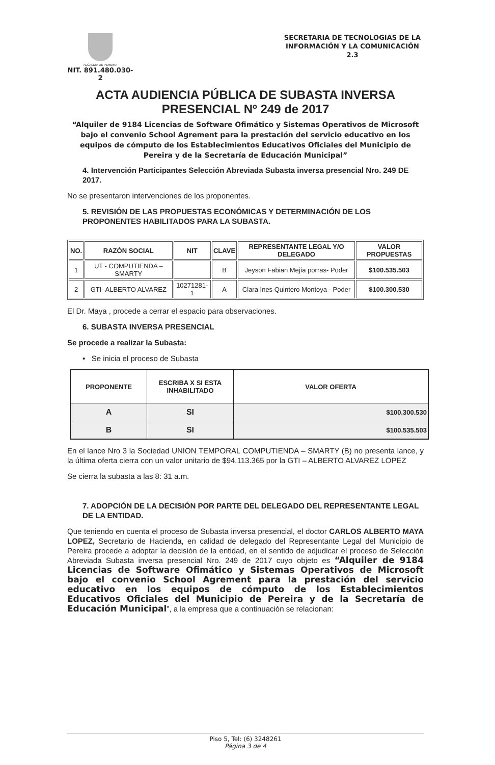ALCALDIA DE PEREIRA
NIT. 891.480.030-2
SECRETARIA DE TECNOLOGIAS DE LA INFORMACIÓN Y LA COMUNICACIÓN
2.3
ACTA AUDIENCIA PÚBLICA DE SUBASTA INVERSA
PRESENCIAL Nº 249 de 2017
“Alquiler de 9184 Licencias de Software Ofimático y Sistemas Operativos de Microsoft bajo el convenio School Agrement para la prestación del servicio educativo en los equipos de cómputo de los Establecimientos Educativos Oficiales del Municipio de Pereira y de la Secretaría de Educación Municipal”
4. Intervención Participantes Selección Abreviada Subasta inversa presencial Nro. 249 DE 2017.
No se presentaron intervenciones de los proponentes.
5. REVISIÓN DE LAS PROPUESTAS ECONÓMICAS Y DETERMINACIÓN DE LOS PROPONENTES HABILITADOS PARA LA SUBASTA.
| NO. | RAZÓN SOCIAL | NIT | CLAVE | REPRESENTANTE LEGAL Y/O DELEGADO | VALOR PROPUESTAS |
| --- | --- | --- | --- | --- | --- |
| 1 | UT - COMPUTIENDA – SMARTY | | B | Jeyson Fabian Mejía porras- Poder | $100.535.503 |
| 2 | GTI- ALBERTO ALVAREZ | 10271281-1 | A | Clara Ines Quintero Montoya - Poder | $100.300.530 |
El Dr. Maya , procede a cerrar el espacio para observaciones.
6. SUBASTA INVERSA PRESENCIAL
Se procede a realizar la Subasta:
• Se inicia el proceso de Subasta
| PROPONENTE | ESCRIBA X SI ESTA INHABILITADO | VALOR OFERTA |
| --- | --- | --- |
| A | SI | $100.300.530 |
| B | SI | $100.535.503 |
En el lance Nro 3 la Sociedad UNION TEMPORAL COMPUTIENDA – SMARTY (B) no presenta lance, y la última oferta cierra con un valor unitario de $94.113.365 por la GTI – ALBERTO ALVAREZ LOPEZ
Se cierra la subasta a las 8: 31 a.m.
7. ADOPCIÓN DE LA DECISIÓN POR PARTE DEL DELEGADO DEL REPRESENTANTE LEGAL DE LA ENTIDAD.
Que teniendo en cuenta el proceso de Subasta inversa presencial, el doctor CARLOS ALBERTO MAYA LOPEZ, Secretario de Hacienda, en calidad de delegado del Representante Legal del Municipio de Pereira procede a adoptar la decisión de la entidad, en el sentido de adjudicar el proceso de Selección Abreviada Subasta inversa presencial Nro. 249 de 2017 cuyo objeto es “Alquiler de 9184 Licencias de Software Ofimático y Sistemas Operativos de Microsoft bajo el convenio School Agrement para la prestación del servicio educativo en los equipos de cómputo de los Establecimientos Educativos Oficiales del Municipio de Pereira y de la Secretaría de Educación Municipal”, a la empresa que a continuación se relacionan:
Piso 5, Tel: (6) 3248261
Página 3 de 4